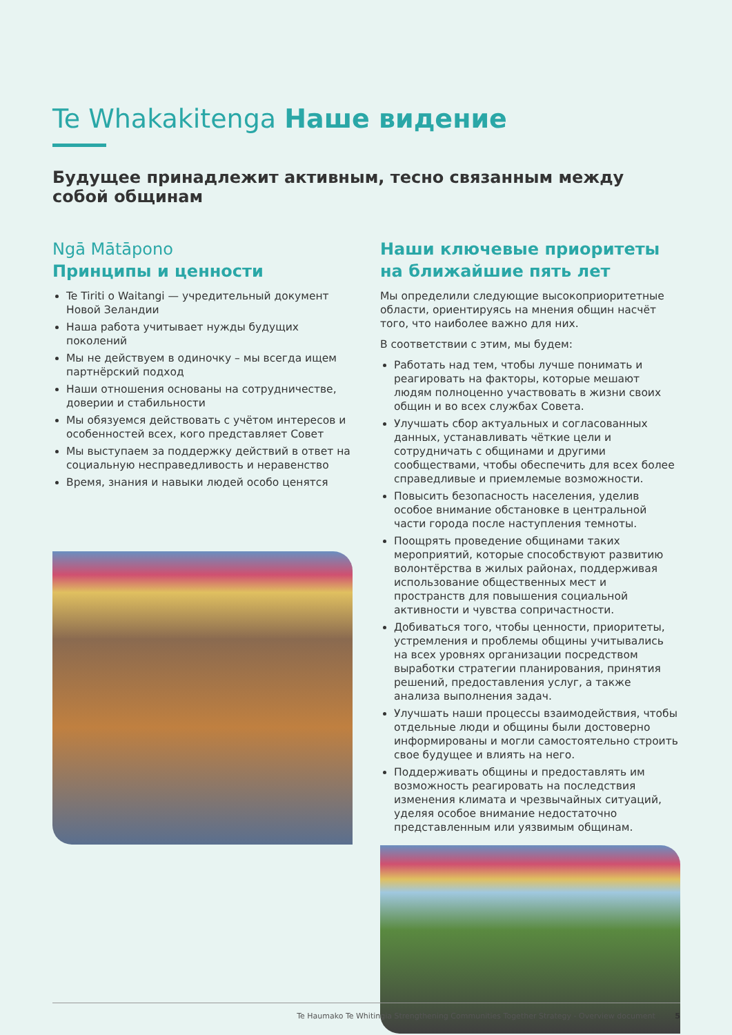Te Whakakitenga Наше видение
Будущее принадлежит активным, тесно связанным между собой общинам
Ngā Mātāpono
Принципы и ценности
Te Tiriti o Waitangi — учредительный документ Новой Зеландии
Наша работа учитывает нужды будущих поколений
Мы не действуем в одиночку – мы всегда ищем партнёрский подход
Наши отношения основаны на сотрудничестве, доверии и стабильности
Мы обязуемся действовать с учётом интересов и особенностей всех, кого представляет Совет
Мы выступаем за поддержку действий в ответ на социальную несправедливость и неравенство
Время, знания и навыки людей особо ценятся
Наши ключевые приоритеты на ближайшие пять лет
Мы определили следующие высокоприоритетные области, ориентируясь на мнения общин насчёт того, что наиболее важно для них.
В соответствии с этим, мы будем:
Работать над тем, чтобы лучше понимать и реагировать на факторы, которые мешают людям полноценно участвовать в жизни своих общин и во всех службах Совета.
Улучшать сбор актуальных и согласованных данных, устанавливать чёткие цели и сотрудничать с общинами и другими сообществами, чтобы обеспечить для всех более справедливые и приемлемые возможности.
Повысить безопасность населения, уделив особое внимание обстановке в центральной части города после наступления темноты.
Поощрять проведение общинами таких мероприятий, которые способствуют развитию волонтёрства в жилых районах, поддерживая использование общественных мест и пространств для повышения социальной активности и чувства сопричастности.
Добиваться того, чтобы ценности, приоритеты, устремления и проблемы общины учитывались на всех уровнях организации посредством выработки стратегии планирования, принятия решений, предоставления услуг, а также анализа выполнения задач.
Улучшать наши процессы взаимодействия, чтобы отдельные люди и общины были достоверно информированы и могли самостоятельно строить свое будущее и влиять на него.
Поддерживать общины и предоставлять им возможность реагировать на последствия изменения климата и чрезвычайных ситуаций, уделяя особое внимание недостаточно представленным или уязвимым общинам.
Te Haumako Te Whitingia Strengthening Communities Together Strategy - Overview document 5